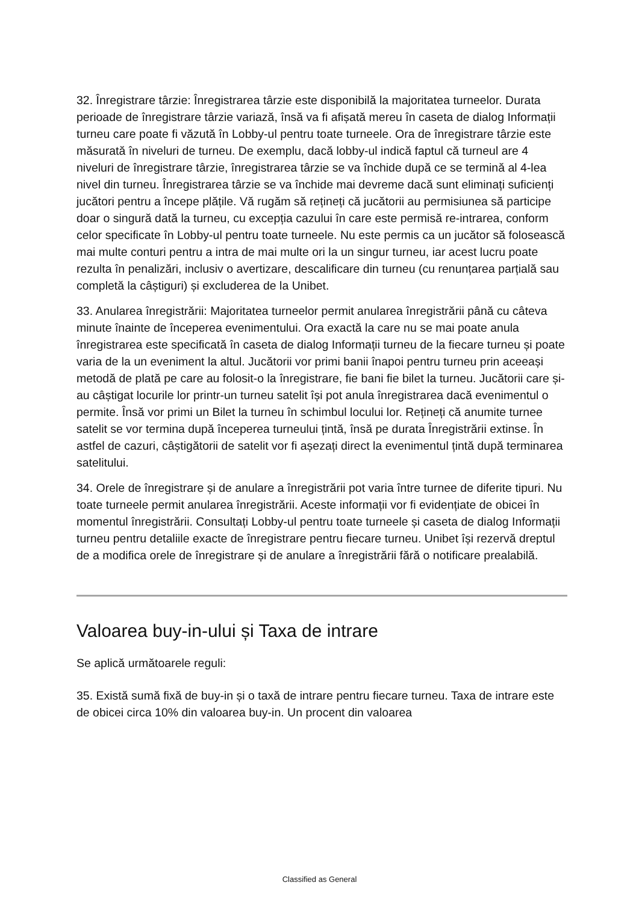32. Înregistrare târzie: Înregistrarea târzie este disponibilă la majoritatea turneelor. Durata perioade de înregistrare târzie variază, însă va fi afișată mereu în caseta de dialog Informații turneu care poate fi văzută în Lobby-ul pentru toate turneele. Ora de înregistrare târzie este măsurată în niveluri de turneu. De exemplu, dacă lobby-ul indică faptul că turneul are 4 niveluri de înregistrare târzie, înregistrarea târzie se va închide după ce se termină al 4-lea nivel din turneu. Înregistrarea târzie se va închide mai devreme dacă sunt eliminați suficienți jucători pentru a începe plățile. Vă rugăm să rețineți că jucătorii au permisiunea să participe doar o singură dată la turneu, cu excepția cazului în care este permisă re-intrarea, conform celor specificate în Lobby-ul pentru toate turneele. Nu este permis ca un jucător să folosească mai multe conturi pentru a intra de mai multe ori la un singur turneu, iar acest lucru poate rezulta în penalizări, inclusiv o avertizare, descalificare din turneu (cu renunțarea parțială sau completă la câștiguri) și excluderea de la Unibet.
33. Anularea înregistrării: Majoritatea turneelor permit anularea înregistrării până cu câteva minute înainte de începerea evenimentului. Ora exactă la care nu se mai poate anula înregistrarea este specificată în caseta de dialog Informații turneu de la fiecare turneu și poate varia de la un eveniment la altul. Jucătorii vor primi banii înapoi pentru turneu prin aceeași metodă de plată pe care au folosit-o la înregistrare, fie bani fie bilet la turneu. Jucătorii care și-au câștigat locurile lor printr-un turneu satelit își pot anula înregistrarea dacă evenimentul o permite. Însă vor primi un Bilet la turneu în schimbul locului lor. Rețineți că anumite turnee satelit se vor termina după începerea turneului țintă, însă pe durata Înregistrării extinse. În astfel de cazuri, câștigătorii de satelit vor fi așezați direct la evenimentul țintă după terminarea satelitului.
34. Orele de înregistrare și de anulare a înregistrării pot varia între turnee de diferite tipuri. Nu toate turneele permit anularea înregistrării. Aceste informații vor fi evidențiate de obicei în momentul înregistrării. Consultați Lobby-ul pentru toate turneele și caseta de dialog Informații turneu pentru detaliile exacte de înregistrare pentru fiecare turneu. Unibet își rezervă dreptul de a modifica orele de înregistrare și de anulare a înregistrării fără o notificare prealabilă.
Valoarea buy-in-ului și Taxa de intrare
Se aplică următoarele reguli:
35. Există sumă fixă de buy-in și o taxă de intrare pentru fiecare turneu. Taxa de intrare este de obicei circa 10% din valoarea buy-in. Un procent din valoarea
Classified as General